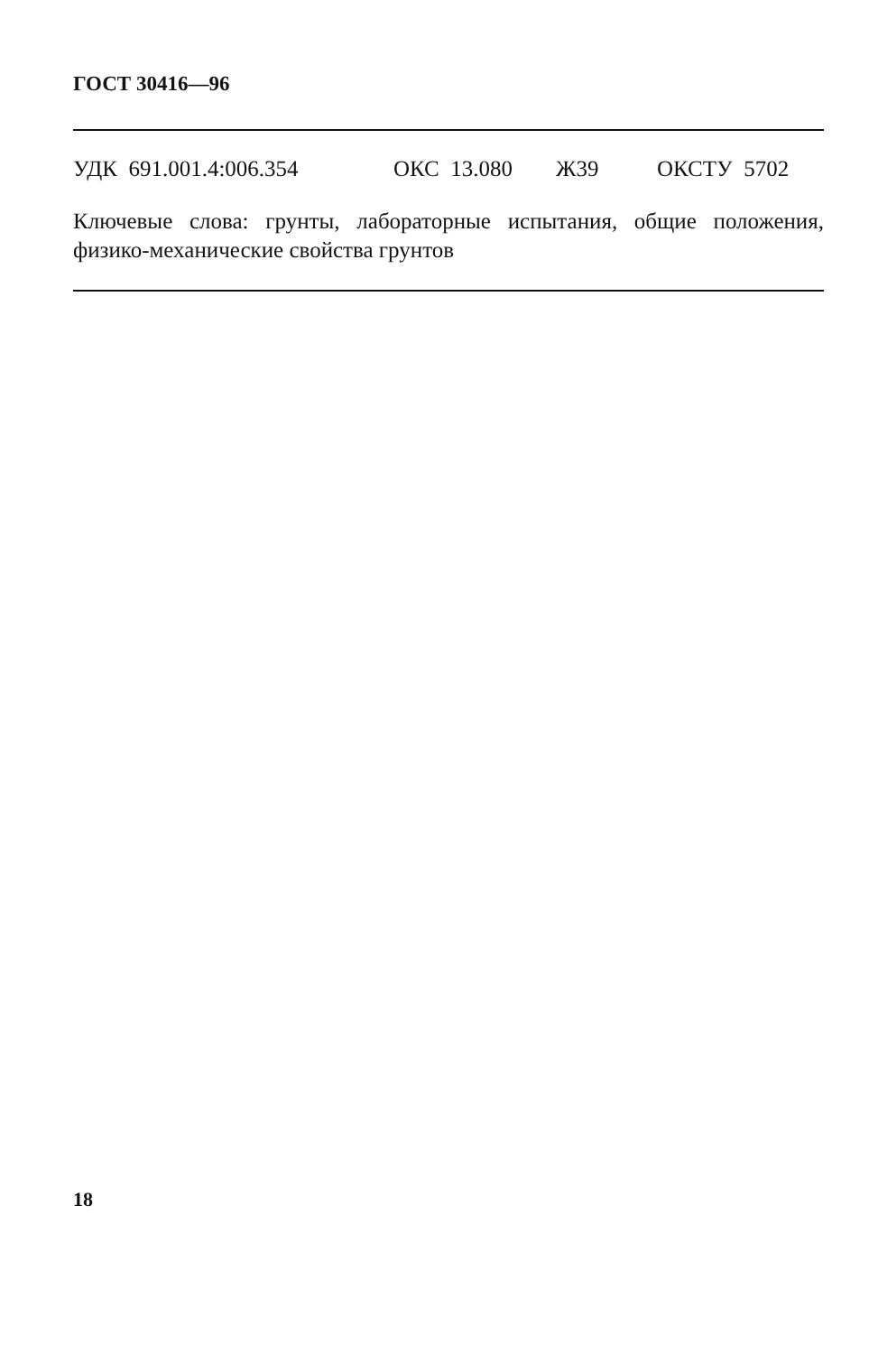ГОСТ 30416—96
УДК 691.001.4:006.354 ОКС 13.080 Ж39 ОКСТУ 5702
Ключевые слова: грунты, лабораторные испытания, общие положения, физико-механические свойства грунтов
18